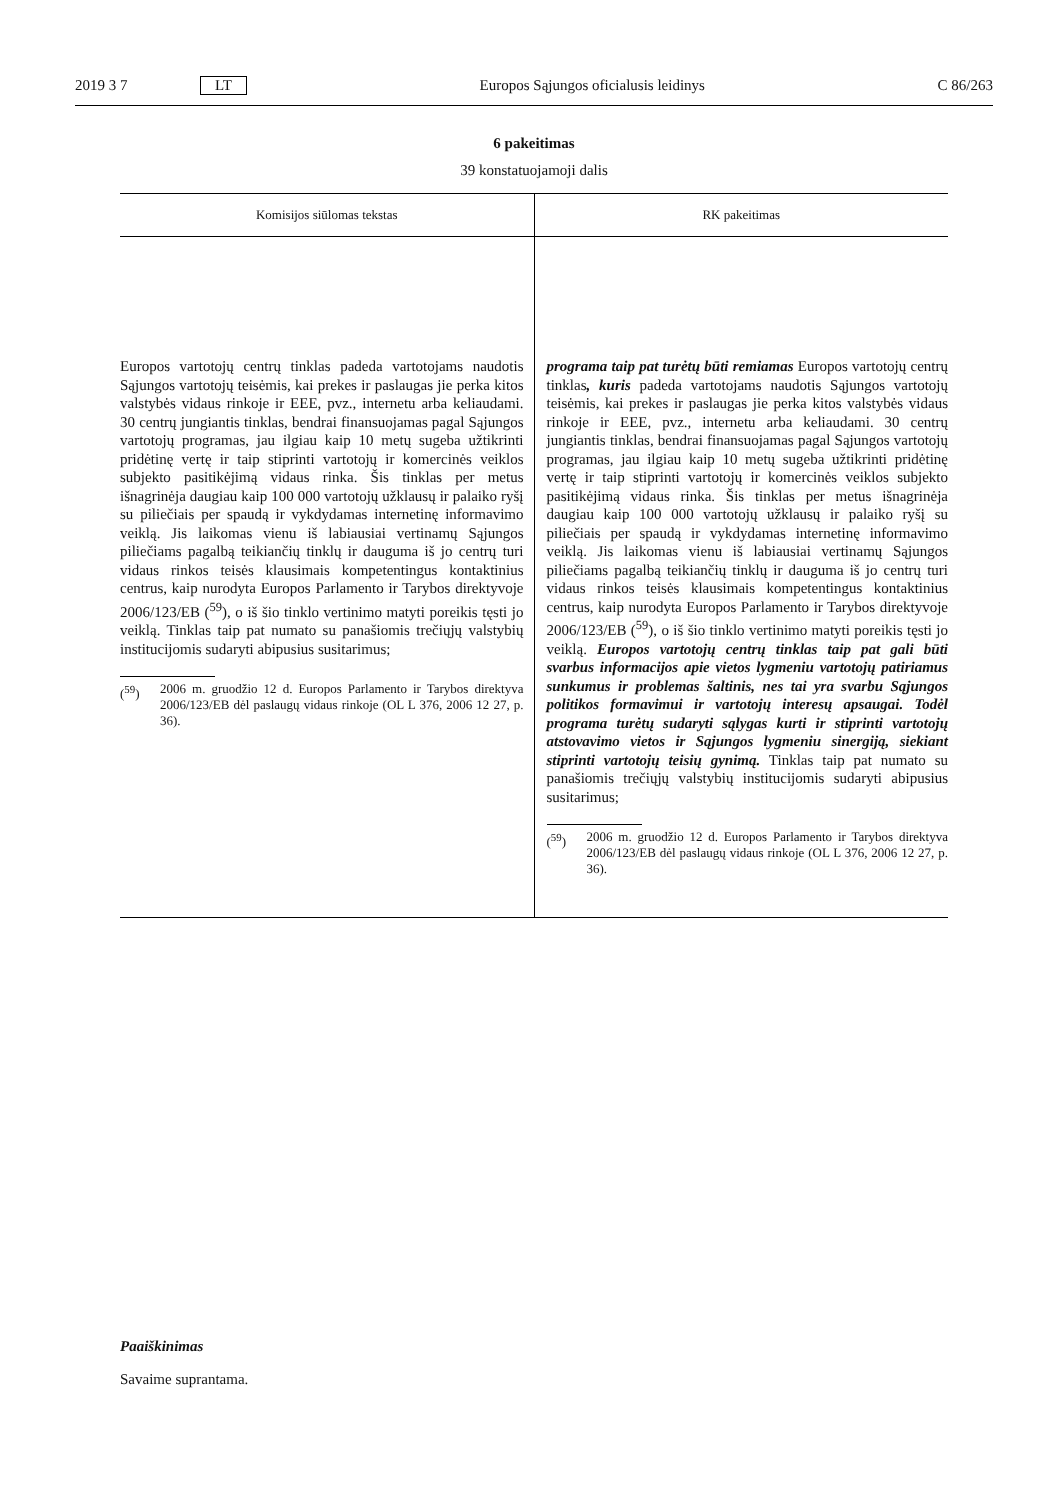2019 3 7 LT Europos Sąjungos oficialusis leidinys C 86/263
6 pakeitimas
39 konstatuojamoji dalis
| Komisijos siūlomas tekstas | RK pakeitimas |
| --- | --- |
| Europos vartotojų centrų tinklas padeda vartotojams naudotis Sąjungos vartotojų teisėmis, kai prekes ir paslaugas jie perka kitos valstybės vidaus rinkoje ir EEE, pvz., internetu arba keliaudami. 30 centrų jungiantis tinklas, bendrai finansuojamas pagal Sąjungos vartotojų programas, jau ilgiau kaip 10 metų sugeba užtikrinti pridėtinę vertę ir taip stiprinti vartotojų ir komercinės veiklos subjekto pasitikėjimą vidaus rinka. Šis tinklas per metus išnagrinėja daugiau kaip 100 000 vartotojų užklausų ir palaiko ryšį su piliečiais per spaudą ir vykdydamas internetinę informavimo veiklą. Jis laikomas vienu iš labiausiai vertinamų Sąjungos piliečiams pagalbą teikiančių tinklų ir dauguma iš jo centrų turi vidaus rinkos teisės klausimais kompetentingus kontaktinius centrus, kaip nurodyta Europos Parlamento ir Tarybos direktyvoje 2006/123/EB (<sup>59</sup>), o iš šio tinklo vertinimo matyti poreikis tęsti jo veiklą. Tinklas taip pat numato su panašiomis trečiųjų valstybių institucijomis sudaryti abipusius susitarimus; (<sup>59</sup>) 2006 m. gruodžio 12 d. Europos Parlamento ir Tarybos direktyva 2006/123/EB dėl paslaugų vidaus rinkoje (OL L 376, 2006 12 27, p. 36). | programa taip pat turėtų būti remiamas Europos vartotojų centrų tinklas , kuris padeda vartotojams naudotis Sąjungos vartotojų teisėmis, kai prekes ir paslaugas jie perka kitos valstybės vidaus rinkoje ir EEE, pvz., internetu arba keliaudami. 30 centrų jungiantis tinklas, bendrai finansuojamas pagal Sąjungos vartotojų programas, jau ilgiau kaip 10 metų sugeba užtikrinti pridėtinę vertę ir taip stiprinti vartotojų ir komercinės veiklos subjekto pasitikėjimą vidaus rinka. Šis tinklas per metus išnagrinėja daugiau kaip 100 000 vartotojų užklausų ir palaiko ryšį su piliečiais per spaudą ir vykdydamas internetinę informavimo veiklą. Jis laikomas vienu iš labiausiai vertinamų Sąjungos piliečiams pagalbą teikiančių tinklų ir dauguma iš jo centrų turi vidaus rinkos teisės klausimais kompetentingus kontaktinius centrus, kaip nurodyta Europos Parlamento ir Tarybos direktyvoje 2006/123/EB (<sup>59</sup>), o iš šio tinklo vertinimo matyti poreikis tęsti jo veiklą. Europos vartotojų centrų tinklas taip pat gali būti svarbus informacijos apie vietos lygmeniu vartotojų patiriamus sunkumus ir problemas šaltinis, nes tai yra svarbu Sąjungos politikos formavimui ir vartotojų interesų apsaugai. Todėl programa turėtų sudaryti sąlygas kurti ir stiprinti vartotojų atstovavimo vietos ir Sąjungos lygmeniu sinergiją, siekiant stiprinti vartotojų teisių gynimą. Tinklas taip pat numato su panašiomis trečiųjų valstybių institucijomis sudaryti abipusius susitarimus; (<sup>59</sup>) 2006 m. gruodžio 12 d. Europos Parlamento ir Tarybos direktyva 2006/123/EB dėl paslaugų vidaus rinkoje (OL L 376, 2006 12 27, p. 36). |
Paaiškinimas
Savaime suprantama.